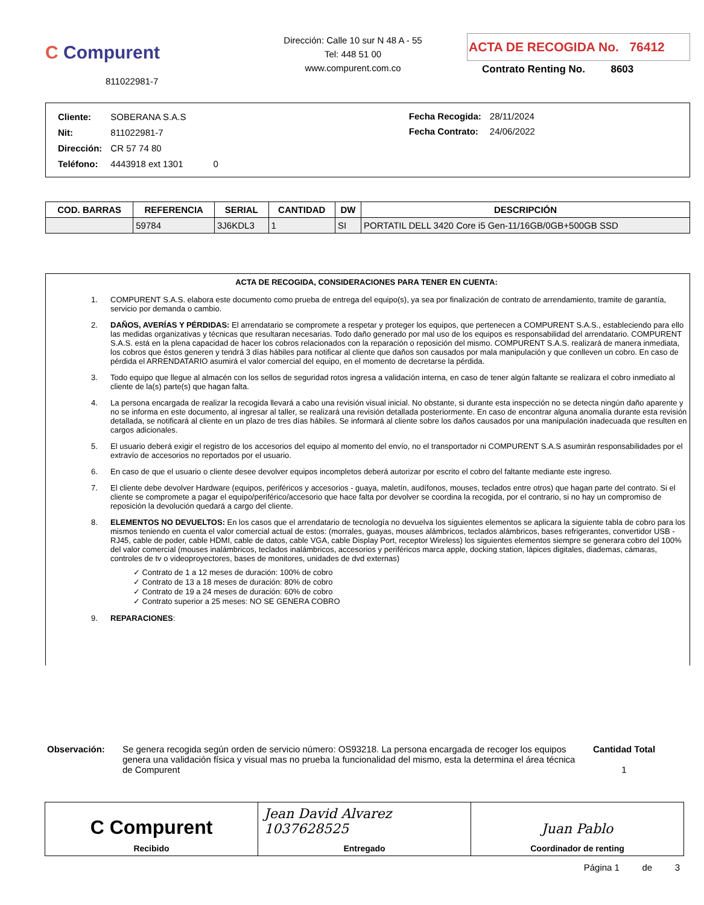C Compurent
811022981-7
Dirección: Calle 10 sur N 48 A - 55
Tel: 448 51 00
www.compurent.com.co
ACTA DE RECOGIDA No. 76412
Contrato Renting No. 8603
| Cliente: | SOBERANA S.A.S |
| Nit: | 811022981-7 |
| Dirección: | CR 57 74 80 |
| Teléfono: | 4443918 ext 1301 0 |
| Fecha Recogida: | 28/11/2024 |
| Fecha Contrato: | 24/06/2022 |
| COD. BARRAS | REFERENCIA | SERIAL | CANTIDAD | DW | DESCRIPCIÓN |
| --- | --- | --- | --- | --- | --- |
| | 59784 | 3J6KDL3 | 1 | SI | PORTATIL DELL 3420 Core i5 Gen-11/16GB/0GB+500GB SSD |
ACTA DE RECOGIDA, CONSIDERACIONES PARA TENER EN CUENTA:
1. COMPURENT S.A.S. elabora este documento como prueba de entrega del equipo(s), ya sea por finalización de contrato de arrendamiento, tramite de garantía, servicio por demanda o cambio.
2. DAÑOS, AVERÍAS Y PÉRDIDAS: El arrendatario se compromete a respetar y proteger los equipos, que pertenecen a COMPURENT S.A.S., estableciendo para ello las medidas organizativas y técnicas que resultaran necesarias. Todo daño generado por mal uso de los equipos es responsabilidad del arrendatario. COMPURENT S.A.S. está en la plena capacidad de hacer los cobros relacionados con la reparación o reposición del mismo. COMPURENT S.A.S. realizará de manera inmediata, los cobros que éstos generen y tendrá 3 días hábiles para notificar al cliente que daños son causados por mala manipulación y que conlleven un cobro. En caso de pérdida el ARRENDATARIO asumirá el valor comercial del equipo, en el momento de decretarse la pérdida.
3. Todo equipo que llegue al almacén con los sellos de seguridad rotos ingresa a validación interna, en caso de tener algún faltante se realizara el cobro inmediato al cliente de la(s) parte(s) que hagan falta.
4. La persona encargada de realizar la recogida llevará a cabo una revisión visual inicial. No obstante, si durante esta inspección no se detecta ningún daño aparente y no se informa en este documento, al ingresar al taller, se realizará una revisión detallada posteriormente. En caso de encontrar alguna anomalía durante esta revisión detallada, se notificará al cliente en un plazo de tres días hábiles. Se informará al cliente sobre los daños causados por una manipulación inadecuada que resulten en cargos adicionales.
5. El usuario deberá exigir el registro de los accesorios del equipo al momento del envío, no el transportador ni COMPURENT S.A.S asumirán responsabilidades por el extravío de accesorios no reportados por el usuario.
6. En caso de que el usuario o cliente desee devolver equipos incompletos deberá autorizar por escrito el cobro del faltante mediante este ingreso.
7. El cliente debe devolver Hardware (equipos, periféricos y accesorios - guaya, maletín, audífonos, mouses, teclados entre otros) que hagan parte del contrato. Si el cliente se compromete a pagar el equipo/periférico/accesorio que hace falta por devolver se coordina la recogida, por el contrario, si no hay un compromiso de reposición la devolución quedará a cargo del cliente.
8. ELEMENTOS NO DEVUELTOS: En los casos que el arrendatario de tecnología no devuelva los siguientes elementos se aplicara la siguiente tabla de cobro para los mismos teniendo en cuenta el valor comercial actual de estos: (morrales, guayas, mouses alámbricos, teclados alámbricos, bases refrigerantes, convertidor USB - RJ45, cable de poder, cable HDMI, cable de datos, cable VGA, cable Display Port, receptor Wireless) los siguientes elementos siempre se generara cobro del 100% del valor comercial (mouses inalámbricos, teclados inalámbricos, accesorios y periféricos marca apple, docking station, lápices digitales, diademas, cámaras, controles de tv o videoproyectores, bases de monitores, unidades de dvd externas)
✓ Contrato de 1 a 12 meses de duración: 100% de cobro
✓ Contrato de 13 a 18 meses de duración: 80% de cobro
✓ Contrato de 19 a 24 meses de duración: 60% de cobro
✓ Contrato superior a 25 meses: NO SE GENERA COBRO
9. REPARACIONES:
Observación: Se genera recogida según orden de servicio número: OS93218. La persona encargada de recoger los equipos genera una validación física y visual mas no prueba la funcionalidad del mismo, esta la determina el área técnica de Compurent
Cantidad Total
1
C Compurent
Recibido
Jean David Alvarez 1037628525
Entregado
Juan Pablo
Coordinador de renting
Página 1 de 3